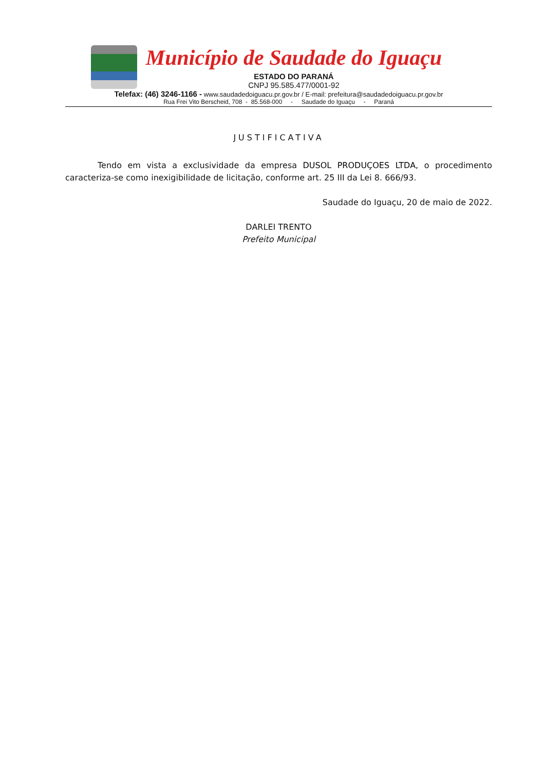Município de Saudade do Iguaçu
ESTADO DO PARANÁ
CNPJ 95.585.477/0001-92
Telefax: (46) 3246-1166 - www.saudadedoiguacu.pr.gov.br / E-mail: prefeitura@saudadedoiguacu.pr.gov.br
Rua Frei Vito Berscheid, 708 - 85.568-000 - Saudade do Iguaçu - Paraná
JUSTIFICATIVA
Tendo em vista a exclusividade da empresa DUSOL PRODUÇOES LTDA, o procedimento caracteriza-se como inexigibilidade de licitação, conforme art. 25 III da Lei 8. 666/93.
Saudade do Iguaçu, 20 de maio de 2022.
DARLEI TRENTO
Prefeito Municipal